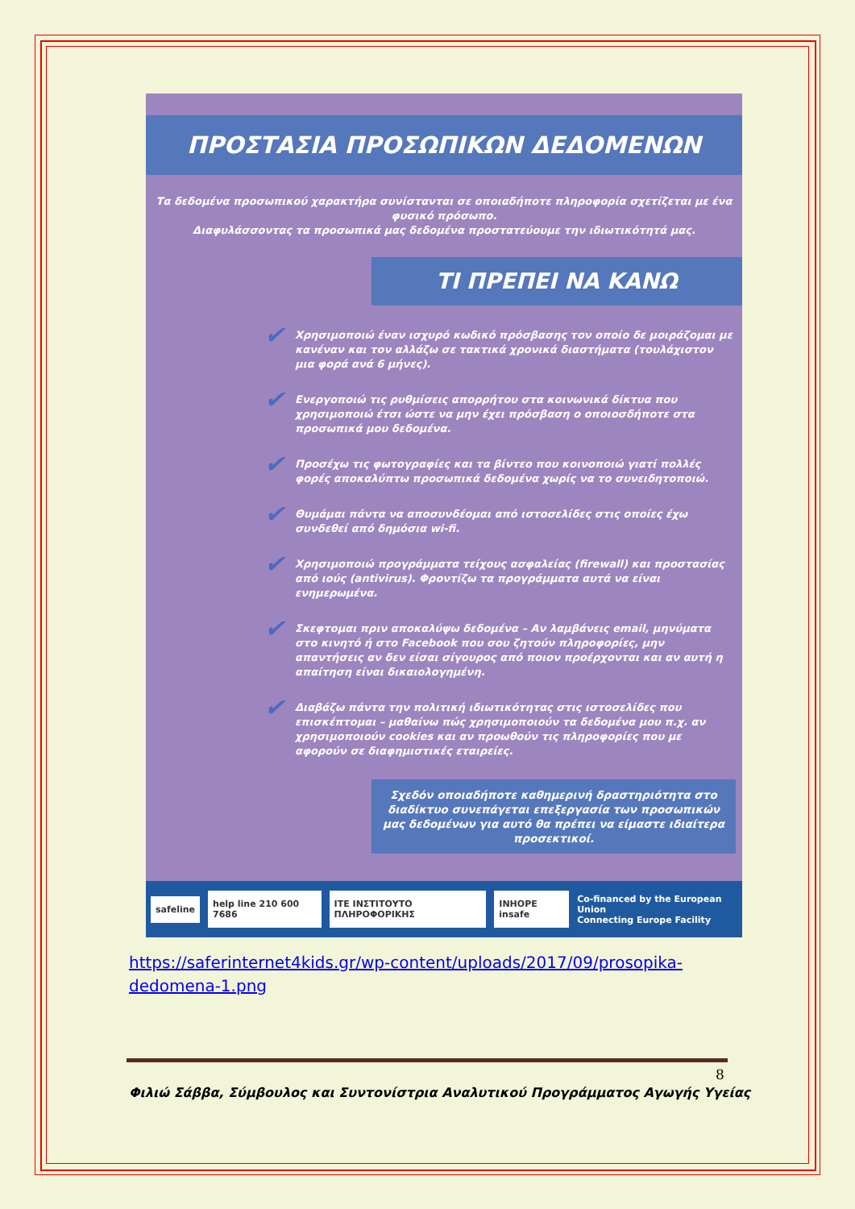ΠΡΟΣΤΑΣΙΑ ΠΡΟΣΩΠΙΚΩΝ ΔΕΔΟΜΕΝΩΝ
Τα δεδομένα προσωπικού χαρακτήρα συνίστανται σε οποιαδήποτε πληροφορία σχετίζεται με ένα φυσικό πρόσωπο.
Διαφυλάσσοντας τα προσωπικά μας δεδομένα προστατεύουμε την ιδιωτικότητά μας.
ΤΙ ΠΡΕΠΕΙ ΝΑ ΚΑΝΩ
✔ Χρησιμοποιώ έναν ισχυρό κωδικό πρόσβασης τον οποίο δε μοιράζομαι με κανέναν και τον αλλάζω σε τακτικά χρονικά διαστήματα (τουλάχιστον μια φορά ανά 6 μήνες).
✔ Ενεργοποιώ τις ρυθμίσεις απορρήτου στα κοινωνικά δίκτυα που χρησιμοποιώ έτσι ώστε να μην έχει πρόσβαση ο οποιοσδήποτε στα προσωπικά μου δεδομένα.
✔ Προσέχω τις φωτογραφίες και τα βίντεο που κοινοποιώ γιατί πολλές φορές αποκαλύπτω προσωπικά δεδομένα χωρίς να το συνειδητοποιώ.
✔ Θυμάμαι πάντα να αποσυνδέομαι από ιστοσελίδες στις οποίες έχω συνδεθεί από δημόσια wi-fi.
✔ Χρησιμοποιώ προγράμματα τείχους ασφαλείας (firewall) και προστασίας από ιούς (antivirus). Φροντίζω τα προγράμματα αυτά να είναι ενημερωμένα.
✔ Σκεφτομαι πριν αποκαλύψω δεδομένα – Αν λαμβάνεις email, μηνύματα στο κινητό ή στο Facebook που σου ζητούν πληροφορίες, μην απαντήσεις αν δεν είσαι σίγουρος από ποιον προέρχονται και αν αυτή η απαίτηση είναι δικαιολογημένη.
✔ Διαβάζω πάντα την πολιτική ιδιωτικότητας στις ιστοσελίδες που επισκέπτομαι – μαθαίνω πώς χρησιμοποιούν τα δεδομένα μου π.χ. αν χρησιμοποιούν cookies και αν προωθούν τις πληροφορίες που με αφορούν σε διαφημιστικές εταιρείες.
Σχεδόν οποιαδήποτε καθημερινή δραστηριότητα στο διαδίκτυο συνεπάγεται επεξεργασία των προσωπικών μας δεδομένων για αυτό θα πρέπει να είμαστε ιδιαίτερα προσεκτικοί.
safeline help line 210 600 7686 ITE ΙΝΣΤΙΤΟΥΤΟ ΠΛΗΡΟΦΟΡΙΚΗΣ INHOPE insafe
Co-financed by the European Union
Connecting Europe Facility
https://saferinternet4kids.gr/wp-content/uploads/2017/09/prosopika-dedomena-1.png
8
Φιλιώ Σάββα, Σύμβουλος και Συντονίστρια Αναλυτικού Προγράμματος Αγωγής Υγείας